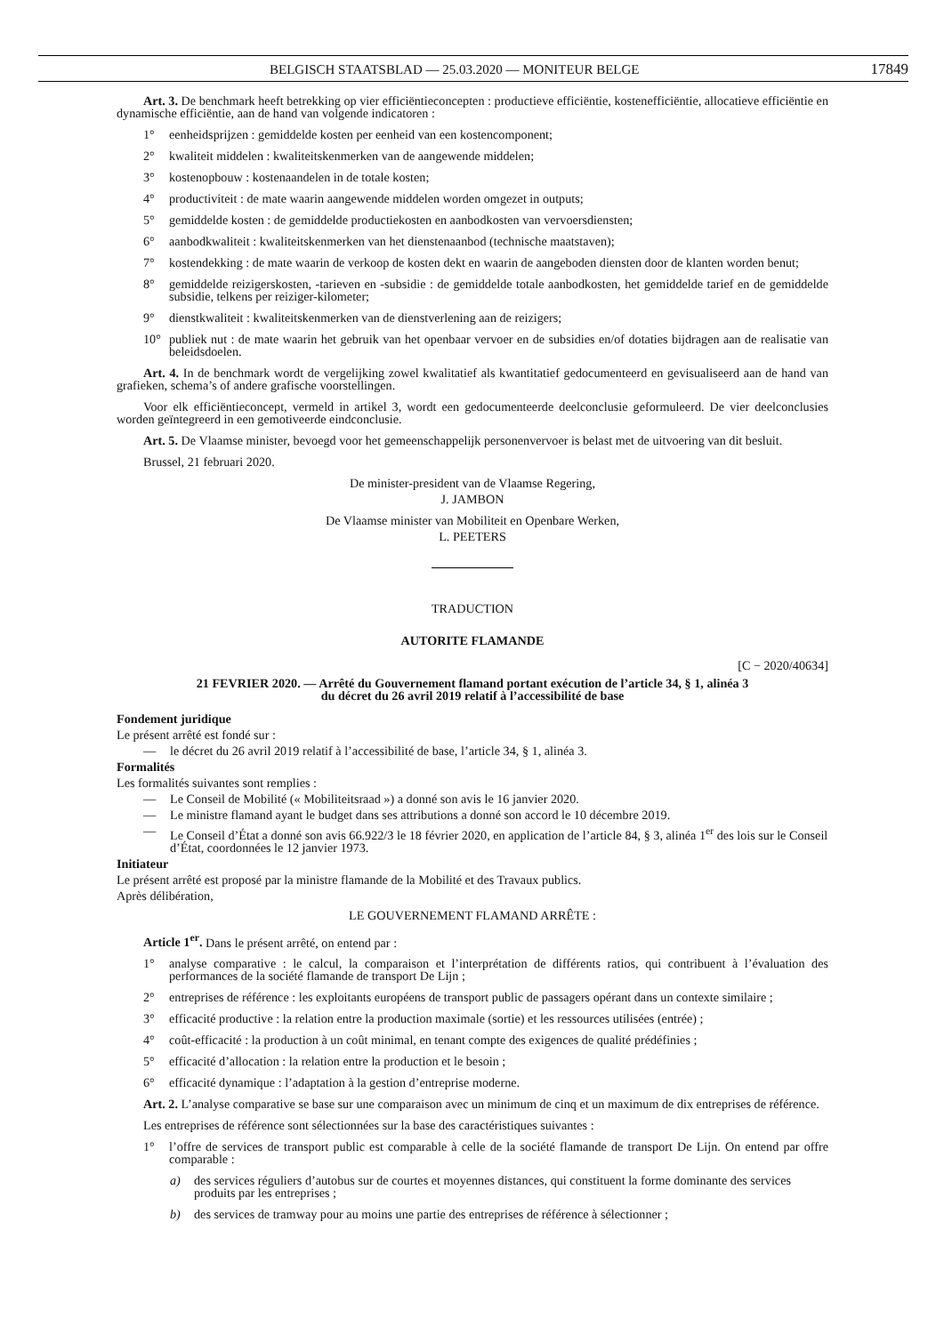BELGISCH STAATSBLAD — 25.03.2020 — MONITEUR BELGE 17849
Art. 3. De benchmark heeft betrekking op vier efficiëntieconcepten : productieve efficiëntie, kostenefficiëntie, allocatieve efficiëntie en dynamische efficiëntie, aan de hand van volgende indicatoren :
1° eenheidsprijzen : gemiddelde kosten per eenheid van een kostencomponent;
2° kwaliteit middelen : kwaliteitskenmerken van de aangewende middelen;
3° kostenopbouw : kostenaandelen in de totale kosten;
4° productiviteit : de mate waarin aangewende middelen worden omgezet in outputs;
5° gemiddelde kosten : de gemiddelde productiekosten en aanbodkosten van vervoersdiensten;
6° aanbodkwaliteit : kwaliteitskenmerken van het dienstenaanbod (technische maatstaven);
7° kostendekking : de mate waarin de verkoop de kosten dekt en waarin de aangeboden diensten door de klanten worden benut;
8° gemiddelde reizigerskosten, -tarieven en -subsidie : de gemiddelde totale aanbodkosten, het gemiddelde tarief en de gemiddelde subsidie, telkens per reiziger-kilometer;
9° dienstkwaliteit : kwaliteitskenmerken van de dienstverlening aan de reizigers;
10° publiek nut : de mate waarin het gebruik van het openbaar vervoer en de subsidies en/of dotaties bijdragen aan de realisatie van beleidsdoelen.
Art. 4. In de benchmark wordt de vergelijking zowel kwalitatief als kwantitatief gedocumenteerd en gevisualiseerd aan de hand van grafieken, schema’s of andere grafische voorstellingen.
Voor elk efficiëntieconcept, vermeld in artikel 3, wordt een gedocumenteerde deelconclusie geformuleerd. De vier deelconclusies worden geïntegreerd in een gemotiveerde eindconclusie.
Art. 5. De Vlaamse minister, bevoegd voor het gemeenschappelijk personenvervoer is belast met de uitvoering van dit besluit.
Brussel, 21 februari 2020.
De minister-president van de Vlaamse Regering,
J. JAMBON
De Vlaamse minister van Mobiliteit en Openbare Werken,
L. PEETERS
TRADUCTION
AUTORITE FLAMANDE
[C − 2020/40634]
21 FEVRIER 2020. — Arrêté du Gouvernement flamand portant exécution de l’article 34, § 1, alinéa 3
du décret du 26 avril 2019 relatif à l’accessibilité de base
Fondement juridique
Le présent arrêté est fondé sur :
— le décret du 26 avril 2019 relatif à l’accessibilité de base, l’article 34, § 1, alinéa 3.
Formalités
Les formalités suivantes sont remplies :
— Le Conseil de Mobilité (« Mobiliteitsraad ») a donné son avis le 16 janvier 2020.
— Le ministre flamand ayant le budget dans ses attributions a donné son accord le 10 décembre 2019.
— Le Conseil d’État a donné son avis 66.922/3 le 18 février 2020, en application de l’article 84, § 3, alinéa 1<sup>er</sup> des lois sur le Conseil d’État, coordonnées le 12 janvier 1973.
Initiateur
Le présent arrêté est proposé par la ministre flamande de la Mobilité et des Travaux publics.
Après délibération,
LE GOUVERNEMENT FLAMAND ARRÊTE :
Article 1<sup>er</sup>. Dans le présent arrêté, on entend par :
1° analyse comparative : le calcul, la comparaison et l’interprétation de différents ratios, qui contribuent à l’évaluation des performances de la société flamande de transport De Lijn ;
2° entreprises de référence : les exploitants européens de transport public de passagers opérant dans un contexte similaire ;
3° efficacité productive : la relation entre la production maximale (sortie) et les ressources utilisées (entrée) ;
4° coût-efficacité : la production à un coût minimal, en tenant compte des exigences de qualité prédéfinies ;
5° efficacité d’allocation : la relation entre la production et le besoin ;
6° efficacité dynamique : l’adaptation à la gestion d’entreprise moderne.
Art. 2. L’analyse comparative se base sur une comparaison avec un minimum de cinq et un maximum de dix entreprises de référence.
Les entreprises de référence sont sélectionnées sur la base des caractéristiques suivantes :
1° l’offre de services de transport public est comparable à celle de la société flamande de transport De Lijn. On entend par offre comparable :
a) des services réguliers d’autobus sur de courtes et moyennes distances, qui constituent la forme dominante des services produits par les entreprises ;
b) des services de tramway pour au moins une partie des entreprises de référence à sélectionner ;